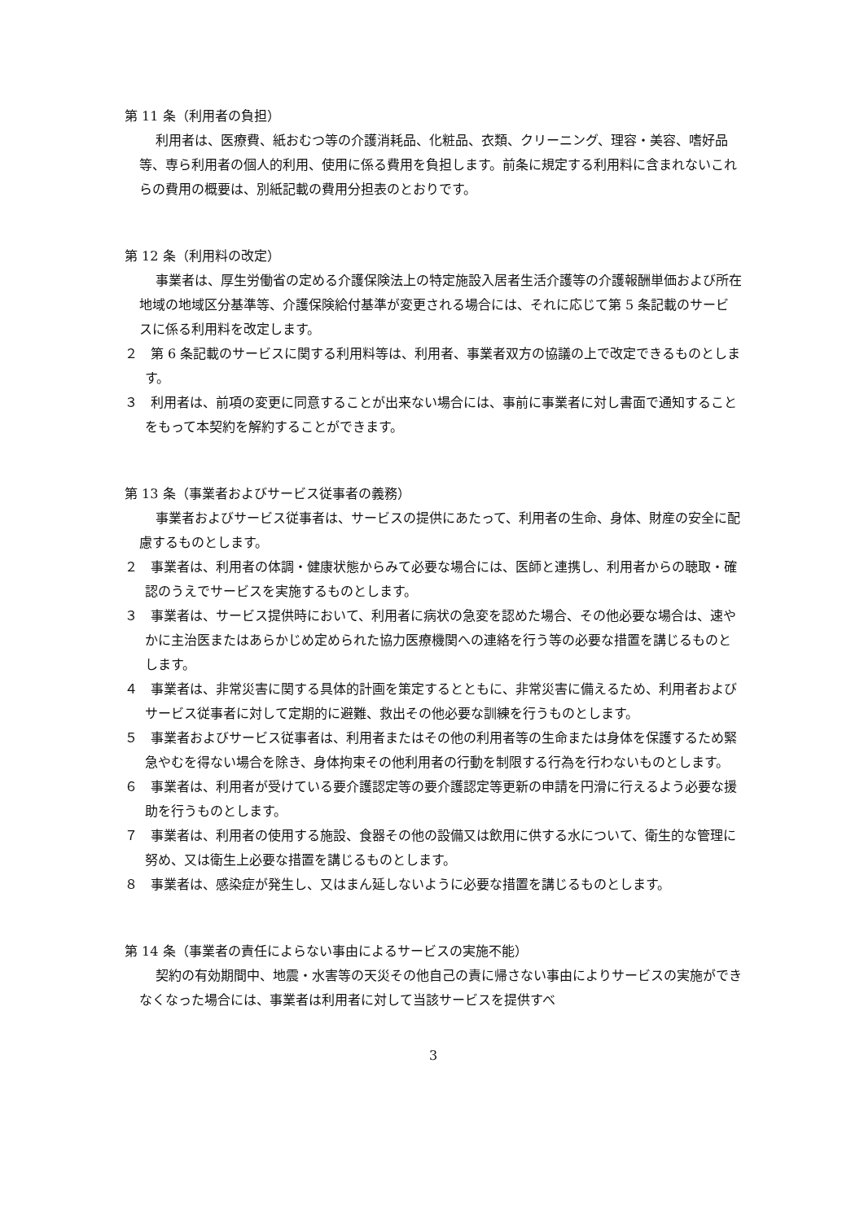第 11 条（利用者の負担）
利用者は、医療費、紙おむつ等の介護消耗品、化粧品、衣類、クリーニング、理容・美容、嗜好品等、専ら利用者の個人的利用、使用に係る費用を負担します。前条に規定する利用料に含まれないこれらの費用の概要は、別紙記載の費用分担表のとおりです。
第 12 条（利用料の改定）
事業者は、厚生労働省の定める介護保険法上の特定施設入居者生活介護等の介護報酬単価および所在地域の地域区分基準等、介護保険給付基準が変更される場合には、それに応じて第 5 条記載のサービスに係る利用料を改定します。
２　第 6 条記載のサービスに関する利用料等は、利用者、事業者双方の協議の上で改定できるものとします。
３　利用者は、前項の変更に同意することが出来ない場合には、事前に事業者に対し書面で通知することをもって本契約を解約することができます。
第 13 条（事業者およびサービス従事者の義務）
事業者およびサービス従事者は、サービスの提供にあたって、利用者の生命、身体、財産の安全に配慮するものとします。
２　事業者は、利用者の体調・健康状態からみて必要な場合には、医師と連携し、利用者からの聴取・確認のうえでサービスを実施するものとします。
３　事業者は、サービス提供時において、利用者に病状の急変を認めた場合、その他必要な場合は、速やかに主治医またはあらかじめ定められた協力医療機関への連絡を行う等の必要な措置を講じるものとします。
４　事業者は、非常災害に関する具体的計画を策定するとともに、非常災害に備えるため、利用者およびサービス従事者に対して定期的に避難、救出その他必要な訓練を行うものとします。
５　事業者およびサービス従事者は、利用者またはその他の利用者等の生命または身体を保護するため緊急やむを得ない場合を除き、身体拘束その他利用者の行動を制限する行為を行わないものとします。
６　事業者は、利用者が受けている要介護認定等の要介護認定等更新の申請を円滑に行えるよう必要な援助を行うものとします。
７　事業者は、利用者の使用する施設、食器その他の設備又は飲用に供する水について、衛生的な管理に努め、又は衛生上必要な措置を講じるものとします。
８　事業者は、感染症が発生し、又はまん延しないように必要な措置を講じるものとします。
第 14 条（事業者の責任によらない事由によるサービスの実施不能）
契約の有効期間中、地震・水害等の天災その他自己の責に帰さない事由によりサービスの実施ができなくなった場合には、事業者は利用者に対して当該サービスを提供すべ
3